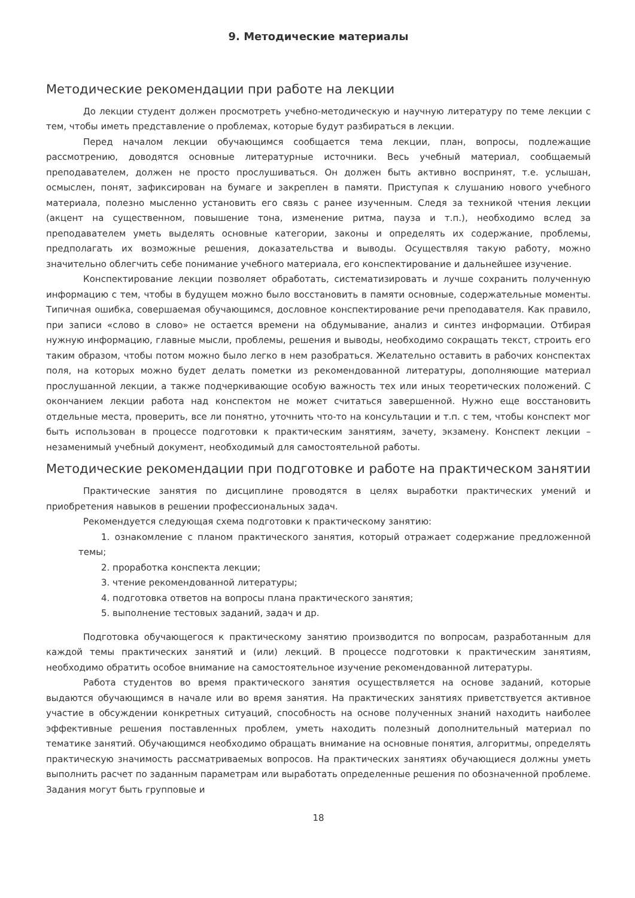9. Методические материалы
Методические рекомендации при работе на лекции
До лекции студент должен просмотреть учебно-методическую и научную литературу по теме лекции с тем, чтобы иметь представление о проблемах, которые будут разбираться в лекции.
Перед началом лекции обучающимся сообщается тема лекции, план, вопросы, подлежащие рассмотрению, доводятся основные литературные источники. Весь учебный материал, сообщаемый преподавателем, должен не просто прослушиваться. Он должен быть активно воспринят, т.е. услышан, осмыслен, понят, зафиксирован на бумаге и закреплен в памяти. Приступая к слушанию нового учебного материала, полезно мысленно установить его связь с ранее изученным. Следя за техникой чтения лекции (акцент на существенном, повышение тона, изменение ритма, пауза и т.п.), необходимо вслед за преподавателем уметь выделять основные категории, законы и определять их содержание, проблемы, предполагать их возможные решения, доказательства и выводы. Осуществляя такую работу, можно значительно облегчить себе понимание учебного материала, его конспектирование и дальнейшее изучение.
Конспектирование лекции позволяет обработать, систематизировать и лучше сохранить полученную информацию с тем, чтобы в будущем можно было восстановить в памяти основные, содержательные моменты. Типичная ошибка, совершаемая обучающимся, дословное конспектирование речи преподавателя. Как правило, при записи «слово в слово» не остается времени на обдумывание, анализ и синтез информации. Отбирая нужную информацию, главные мысли, проблемы, решения и выводы, необходимо сокращать текст, строить его таким образом, чтобы потом можно было легко в нем разобраться. Желательно оставить в рабочих конспектах поля, на которых можно будет делать пометки из рекомендованной литературы, дополняющие материал прослушанной лекции, а также подчеркивающие особую важность тех или иных теоретических положений. С окончанием лекции работа над конспектом не может считаться завершенной. Нужно еще восстановить отдельные места, проверить, все ли понятно, уточнить что-то на консультации и т.п. с тем, чтобы конспект мог быть использован в процессе подготовки к практическим занятиям, зачету, экзамену. Конспект лекции – незаменимый учебный документ, необходимый для самостоятельной работы.
Методические рекомендации при подготовке и работе на практическом занятии
Практические занятия по дисциплине проводятся в целях выработки практических умений и приобретения навыков в решении профессиональных задач.
Рекомендуется следующая схема подготовки к практическому занятию:
1. ознакомление с планом практического занятия, который отражает содержание предложенной темы;
2. проработка конспекта лекции;
3. чтение рекомендованной литературы;
4. подготовка ответов на вопросы плана практического занятия;
5. выполнение тестовых заданий, задач и др.
Подготовка обучающегося к практическому занятию производится по вопросам, разработанным для каждой темы практических занятий и (или) лекций. В процессе подготовки к практическим занятиям, необходимо обратить особое внимание на самостоятельное изучение рекомендованной литературы.
Работа студентов во время практического занятия осуществляется на основе заданий, которые выдаются обучающимся в начале или во время занятия. На практических занятиях приветствуется активное участие в обсуждении конкретных ситуаций, способность на основе полученных знаний находить наиболее эффективные решения поставленных проблем, уметь находить полезный дополнительный материал по тематике занятий. Обучающимся необходимо обращать внимание на основные понятия, алгоритмы, определять практическую значимость рассматриваемых вопросов. На практических занятиях обучающиеся должны уметь выполнить расчет по заданным параметрам или выработать определенные решения по обозначенной проблеме. Задания могут быть групповые и
18